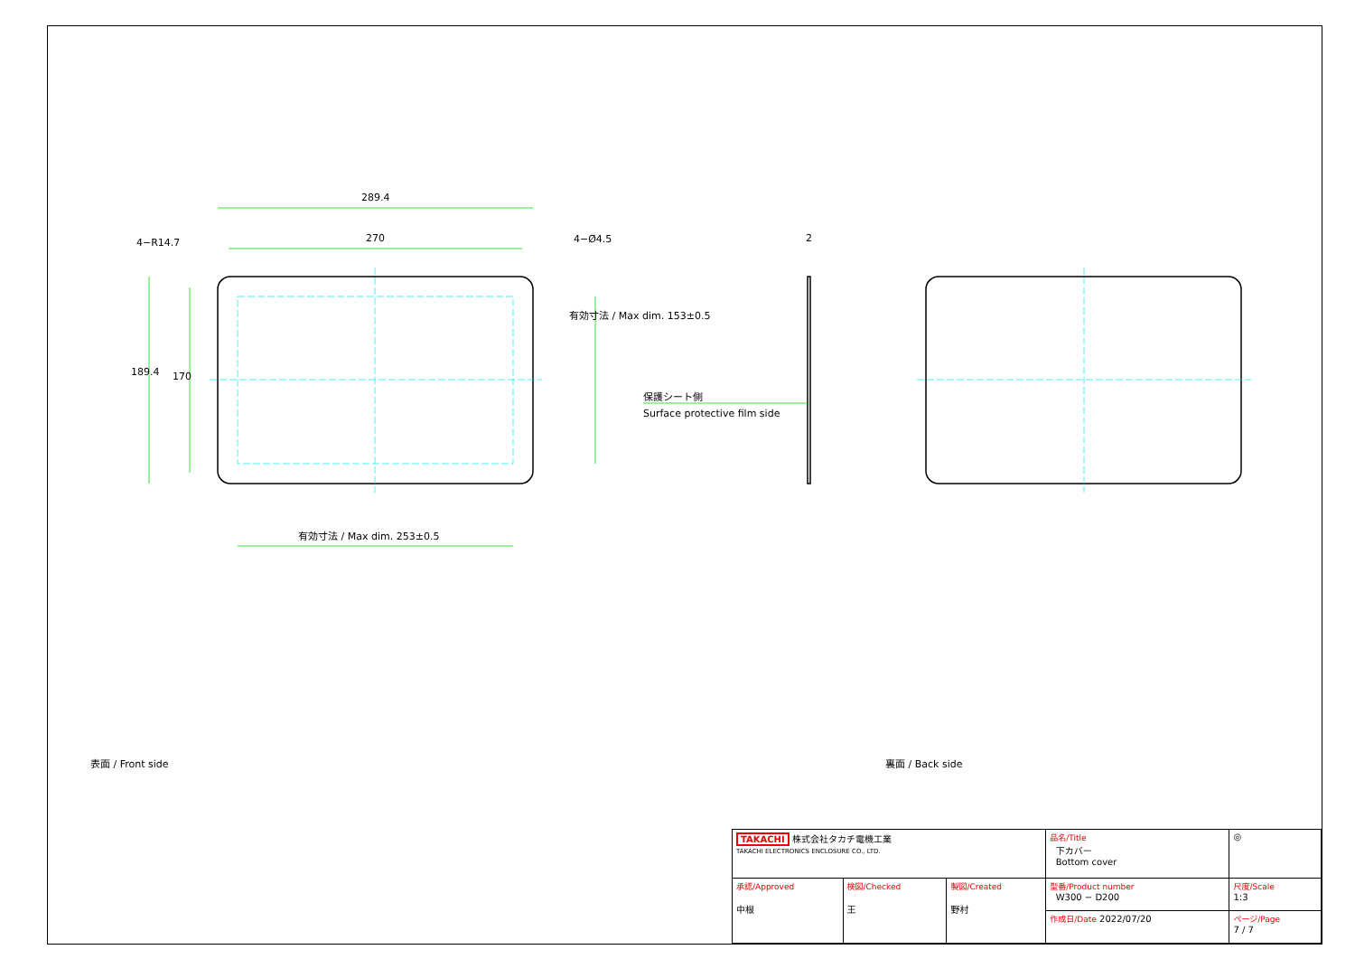289.4
270
4−R14.7 4−Ø4.5
189.4 170
有効寸法 / Max dim. 153±0.5
有効寸法 / Max dim. 253±0.5
2
保護シート側
Surface protective film side
表面 / Front side 裏面 / Back side
| TAKACHI 株式会社タカチ電機工業 TAKACHI ELECTRONICS ENCLOSURE CO., LTD. | | | 品名/Title 下カバー Bottom cover | ◎ |
| 承認/Approved 中根 | 検図/Checked 王 | 製図/Created 野村 | 型番/Product number W300 − D200 | 尺度/Scale 1:3 |
| | | | 作成日/Date 2022/07/20 | ページ/Page 7 / 7 |